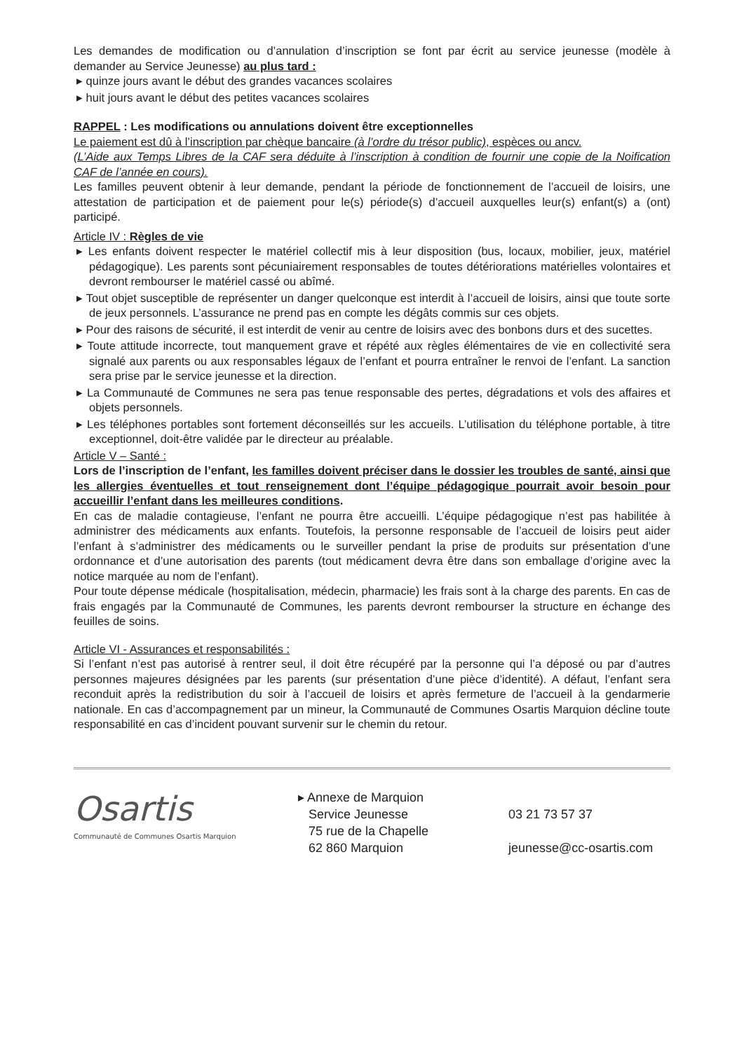Les demandes de modification ou d’annulation d’inscription se font par écrit au service jeunesse (modèle à demander au Service Jeunesse) au plus tard :
▸ quinze jours avant le début des grandes vacances scolaires
▸ huit jours avant le début des petites vacances scolaires
RAPPEL : Les modifications ou annulations doivent être exceptionnelles
Le paiement est dû à l’inscription par chèque bancaire (à l’ordre du trésor public), espèces ou ancv.
(L’Aide aux Temps Libres de la CAF sera déduite à l’inscription à condition de fournir une copie de la Noification CAF de l’année en cours).
Les familles peuvent obtenir à leur demande, pendant la période de fonctionnement de l’accueil de loisirs, une attestation de participation et de paiement pour le(s) période(s) d’accueil auxquelles leur(s) enfant(s) a (ont) participé.
Article IV : Règles de vie
▸ Les enfants doivent respecter le matériel collectif mis à leur disposition (bus, locaux, mobilier, jeux, matériel pédagogique). Les parents sont pécuniairement responsables de toutes détériorations matérielles volontaires et devront rembourser le matériel cassé ou abîmé.
▸ Tout objet susceptible de représenter un danger quelconque est interdit à l’accueil de loisirs, ainsi que toute sorte de jeux personnels. L’assurance ne prend pas en compte les dégâts commis sur ces objets.
▸ Pour des raisons de sécurité, il est interdit de venir au centre de loisirs avec des bonbons durs et des sucettes.
▸ Toute attitude incorrecte, tout manquement grave et répété aux règles élémentaires de vie en collectivité sera signalé aux parents ou aux responsables légaux de l’enfant et pourra entraîner le renvoi de l’enfant. La sanction sera prise par le service jeunesse et la direction.
▸ La Communauté de Communes ne sera pas tenue responsable des pertes, dégradations et vols des affaires et objets personnels.
▸ Les téléphones portables sont fortement déconseillés sur les accueils. L’utilisation du téléphone portable, à titre exceptionnel, doit-être validée par le directeur au préalable.
Article V – Santé :
Lors de l’inscription de l’enfant, les familles doivent préciser dans le dossier les troubles de santé, ainsi que les allergies éventuelles et tout renseignement dont l’équipe pédagogique pourrait avoir besoin pour accueillir l’enfant dans les meilleures conditions.
En cas de maladie contagieuse, l’enfant ne pourra être accueilli. L’équipe pédagogique n’est pas habilitée à administrer des médicaments aux enfants. Toutefois, la personne responsable de l’accueil de loisirs peut aider l’enfant à s’administrer des médicaments ou le surveiller pendant la prise de produits sur présentation d’une ordonnance et d’une autorisation des parents (tout médicament devra être dans son emballage d’origine avec la notice marquée au nom de l’enfant).
Pour toute dépense médicale (hospitalisation, médecin, pharmacie) les frais sont à la charge des parents. En cas de frais engagés par la Communauté de Communes, les parents devront rembourser la structure en échange des feuilles de soins.
Article VI - Assurances et responsabilités :
Si l’enfant n’est pas autorisé à rentrer seul, il doit être récupéré par la personne qui l’a déposé ou par d’autres personnes majeures désignées par les parents (sur présentation d’une pièce d’identité). A défaut, l’enfant sera reconduit après la redistribution du soir à l’accueil de loisirs et après fermeture de l’accueil à la gendarmerie nationale. En cas d’accompagnement par un mineur, la Communauté de Communes Osartis Marquion décline toute responsabilité en cas d’incident pouvant survenir sur le chemin du retour.
Osartis
Communauté de Communes Osartis Marquion
▸ Annexe de Marquion
Service Jeunesse
75 rue de la Chapelle
62 860 Marquion
03 21 73 57 37
jeunesse@cc-osartis.com